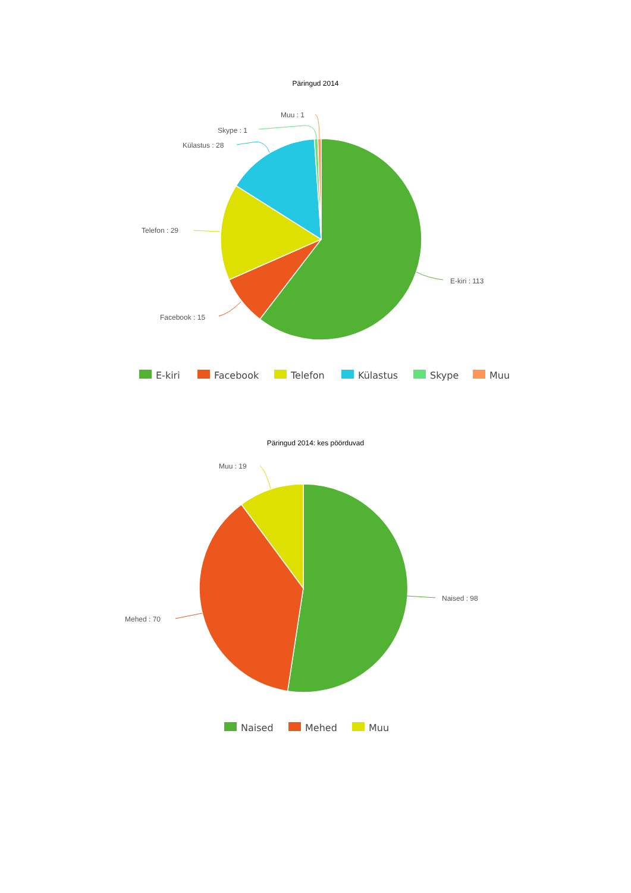Päringud 2014
E-kiri : 113
Facebook : 15
Telefon : 29
Külastus : 28
Skype : 1
Muu : 1
E-kiri
Facebook
Telefon
Külastus
Skype
Muu
Päringud 2014: kes pöörduvad
Naised : 98
Mehed : 70
Muu : 19
Naised
Mehed
Muu